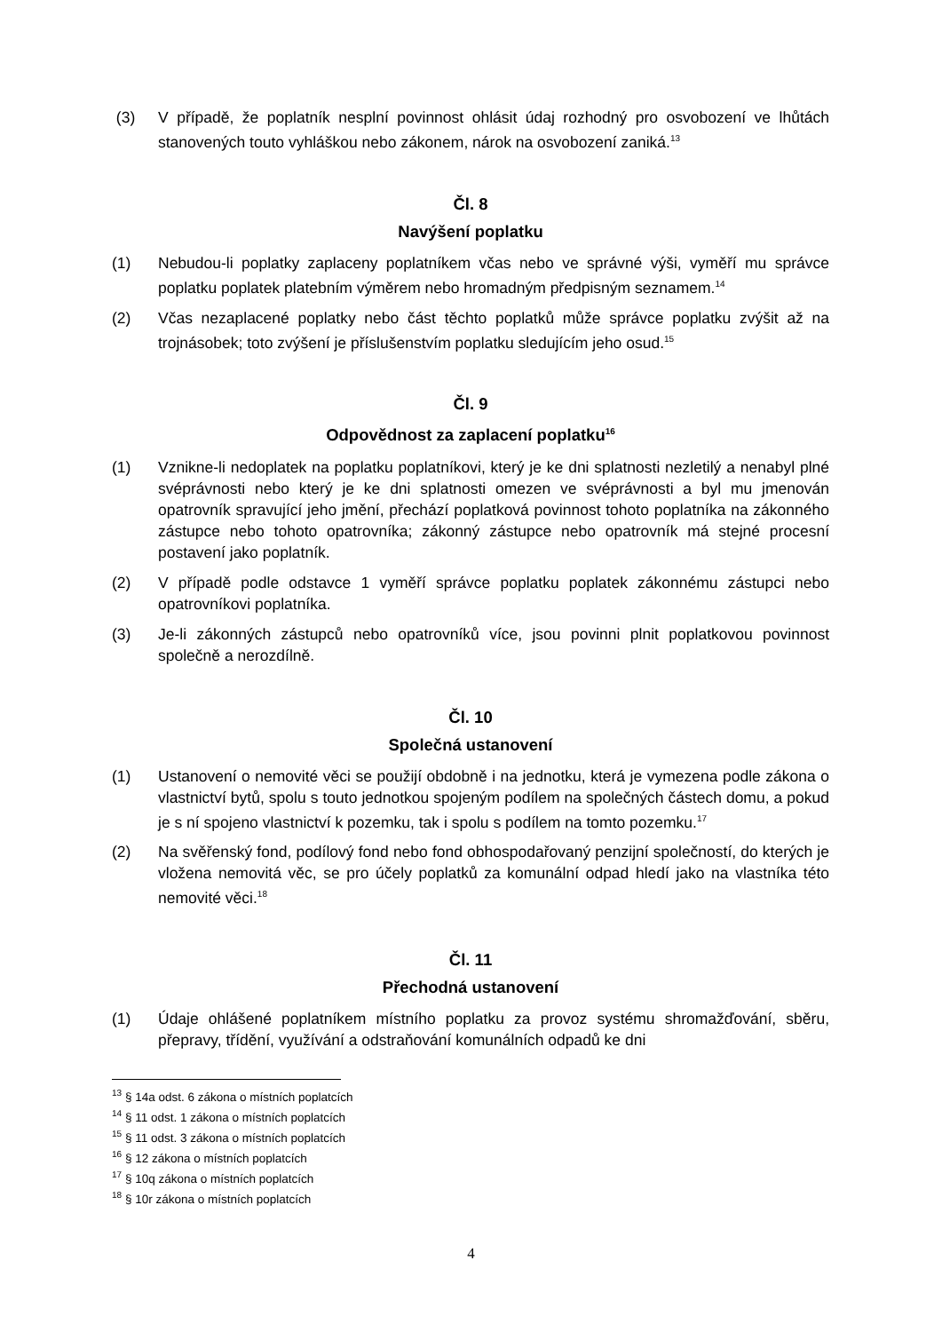(3) V případě, že poplatník nesplní povinnost ohlásit údaj rozhodný pro osvobození ve lhůtách stanovených touto vyhláškou nebo zákonem, nárok na osvobození zaniká.<sup>13</sup>
Čl. 8
Navýšení poplatku
(1) Nebudou-li poplatky zaplaceny poplatníkem včas nebo ve správné výši, vyměří mu správce poplatku poplatek platebním výměrem nebo hromadným předpisným seznamem.<sup>14</sup>
(2) Včas nezaplacené poplatky nebo část těchto poplatků může správce poplatku zvýšit až na trojnásobek; toto zvýšení je příslušenstvím poplatku sledujícím jeho osud.<sup>15</sup>
Čl. 9
Odpovědnost za zaplacení poplatku<sup>16</sup>
(1) Vznikne-li nedoplatek na poplatku poplatníkovi, který je ke dni splatnosti nezletilý a nenabyl plné svéprávnosti nebo který je ke dni splatnosti omezen ve svéprávnosti a byl mu jmenován opatrovník spravující jeho jmění, přechází poplatková povinnost tohoto poplatníka na zákonného zástupce nebo tohoto opatrovníka; zákonný zástupce nebo opatrovník má stejné procesní postavení jako poplatník.
(2) V případě podle odstavce 1 vyměří správce poplatku poplatek zákonnému zástupci nebo opatrovníkovi poplatníka.
(3) Je-li zákonných zástupců nebo opatrovníků více, jsou povinni plnit poplatkovou povinnost společně a nerozdílně.
Čl. 10
Společná ustanovení
(1) Ustanovení o nemovité věci se použijí obdobně i na jednotku, která je vymezena podle zákona o vlastnictví bytů, spolu s touto jednotkou spojeným podílem na společných částech domu, a pokud je s ní spojeno vlastnictví k pozemku, tak i spolu s podílem na tomto pozemku.<sup>17</sup>
(2) Na svěřenský fond, podílový fond nebo fond obhospodařovaný penzijní společností, do kterých je vložena nemovitá věc, se pro účely poplatků za komunální odpad hledí jako na vlastníka této nemovité věci.<sup>18</sup>
Čl. 11
Přechodná ustanovení
(1) Údaje ohlášené poplatníkem místního poplatku za provoz systému shromažďování, sběru, přepravy, třídění, využívání a odstraňování komunálních odpadů ke dni
<sup>13</sup> § 14a odst. 6 zákona o místních poplatcích
<sup>14</sup> § 11 odst. 1 zákona o místních poplatcích
<sup>15</sup> § 11 odst. 3 zákona o místních poplatcích
<sup>16</sup> § 12 zákona o místních poplatcích
<sup>17</sup> § 10q zákona o místních poplatcích
<sup>18</sup> § 10r zákona o místních poplatcích
4